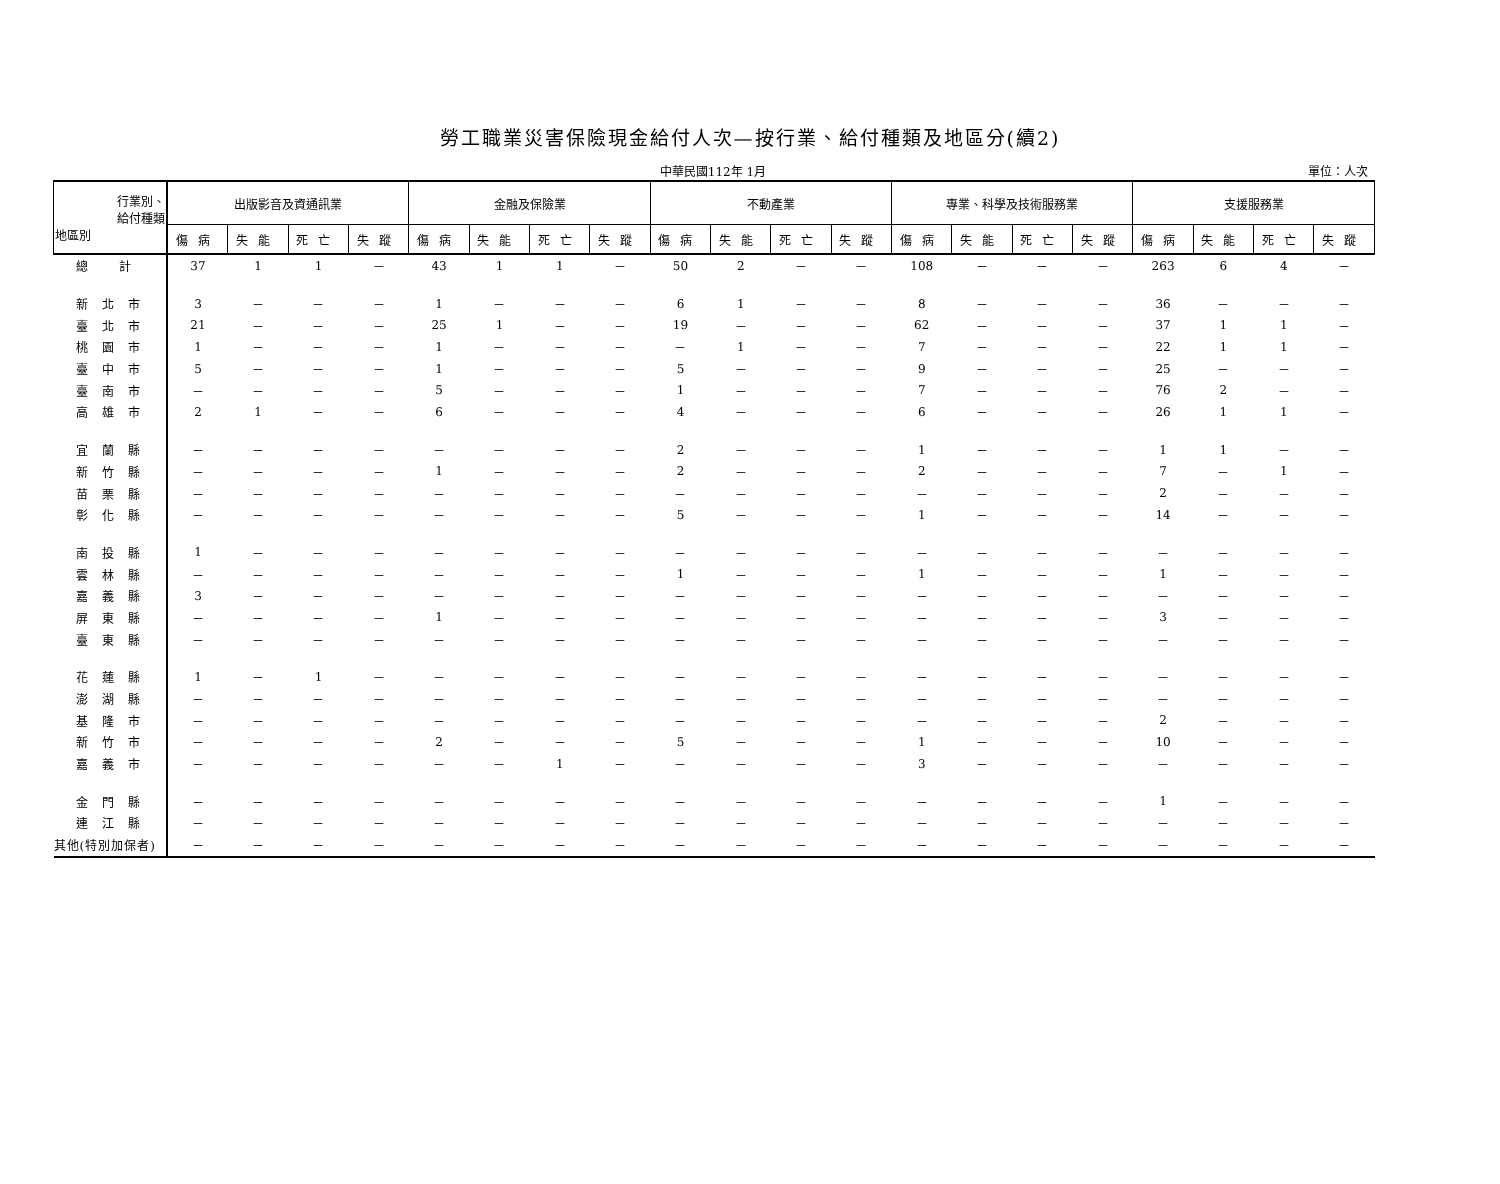勞工職業災害保險現金給付人次—按行業、給付種類及地區分(續2)
中華民國112年 1月
單位：人次
| 行業別、 給付種類 地區別 | 出版影音及資通訊業 | | | | 金融及保險業 | | | | 不動產業 | | | | 專業、科學及技術服務業 | | | | 支援服務業 | | | |
| --- | --- | --- | --- | --- | --- | --- | --- | --- | --- | --- | --- | --- | --- | --- | --- | --- | --- | --- | --- | --- |
| | 傷病 | 失能 | 死亡 | 失蹤 | 傷病 | 失能 | 死亡 | 失蹤 | 傷病 | 失能 | 死亡 | 失蹤 | 傷病 | 失能 | 死亡 | 失蹤 | 傷病 | 失能 | 死亡 | 失蹤 |
| 總 計 | 37 | 1 | 1 | － | 43 | 1 | 1 | － | 50 | 2 | － | － | 108 | － | － | － | 263 | 6 | 4 | － |
| 新北市 | 3 | － | － | － | 1 | － | － | － | 6 | 1 | － | － | 8 | － | － | － | 36 | － | － | － |
| 臺北市 | 21 | － | － | － | 25 | 1 | － | － | 19 | － | － | － | 62 | － | － | － | 37 | 1 | 1 | － |
| 桃園市 | 1 | － | － | － | 1 | － | － | － | － | 1 | － | － | 7 | － | － | － | 22 | 1 | 1 | － |
| 臺中市 | 5 | － | － | － | 1 | － | － | － | 5 | － | － | － | 9 | － | － | － | 25 | － | － | － |
| 臺南市 | － | － | － | － | 5 | － | － | － | 1 | － | － | － | 7 | － | － | － | 76 | 2 | － | － |
| 高雄市 | 2 | 1 | － | － | 6 | － | － | － | 4 | － | － | － | 6 | － | － | － | 26 | 1 | 1 | － |
| 宜蘭縣 | － | － | － | － | － | － | － | － | 2 | － | － | － | 1 | － | － | － | 1 | 1 | － | － |
| 新竹縣 | － | － | － | － | 1 | － | － | － | 2 | － | － | － | 2 | － | － | － | 7 | － | 1 | － |
| 苗栗縣 | － | － | － | － | － | － | － | － | － | － | － | － | － | － | － | － | 2 | － | － | － |
| 彰化縣 | － | － | － | － | － | － | － | － | 5 | － | － | － | 1 | － | － | － | 14 | － | － | － |
| 南投縣 | 1 | － | － | － | － | － | － | － | － | － | － | － | － | － | － | － | － | － | － | － |
| 雲林縣 | － | － | － | － | － | － | － | － | 1 | － | － | － | 1 | － | － | － | 1 | － | － | － |
| 嘉義縣 | 3 | － | － | － | － | － | － | － | － | － | － | － | － | － | － | － | － | － | － | － |
| 屏東縣 | － | － | － | － | 1 | － | － | － | － | － | － | － | － | － | － | － | 3 | － | － | － |
| 臺東縣 | － | － | － | － | － | － | － | － | － | － | － | － | － | － | － | － | － | － | － | － |
| 花蓮縣 | 1 | － | 1 | － | － | － | － | － | － | － | － | － | － | － | － | － | － | － | － | － |
| 澎湖縣 | － | － | － | － | － | － | － | － | － | － | － | － | － | － | － | － | － | － | － | － |
| 基隆市 | － | － | － | － | － | － | － | － | － | － | － | － | － | － | － | － | 2 | － | － | － |
| 新竹市 | － | － | － | － | 2 | － | － | － | 5 | － | － | － | 1 | － | － | － | 10 | － | － | － |
| 嘉義市 | － | － | － | － | － | － | 1 | － | － | － | － | － | 3 | － | － | － | － | － | － | － |
| 金門縣 | － | － | － | － | － | － | － | － | － | － | － | － | － | － | － | － | 1 | － | － | － |
| 連江縣 | － | － | － | － | － | － | － | － | － | － | － | － | － | － | － | － | － | － | － | － |
| 其他(特別加保者) | － | － | － | － | － | － | － | － | － | － | － | － | － | － | － | － | － | － | － | － |